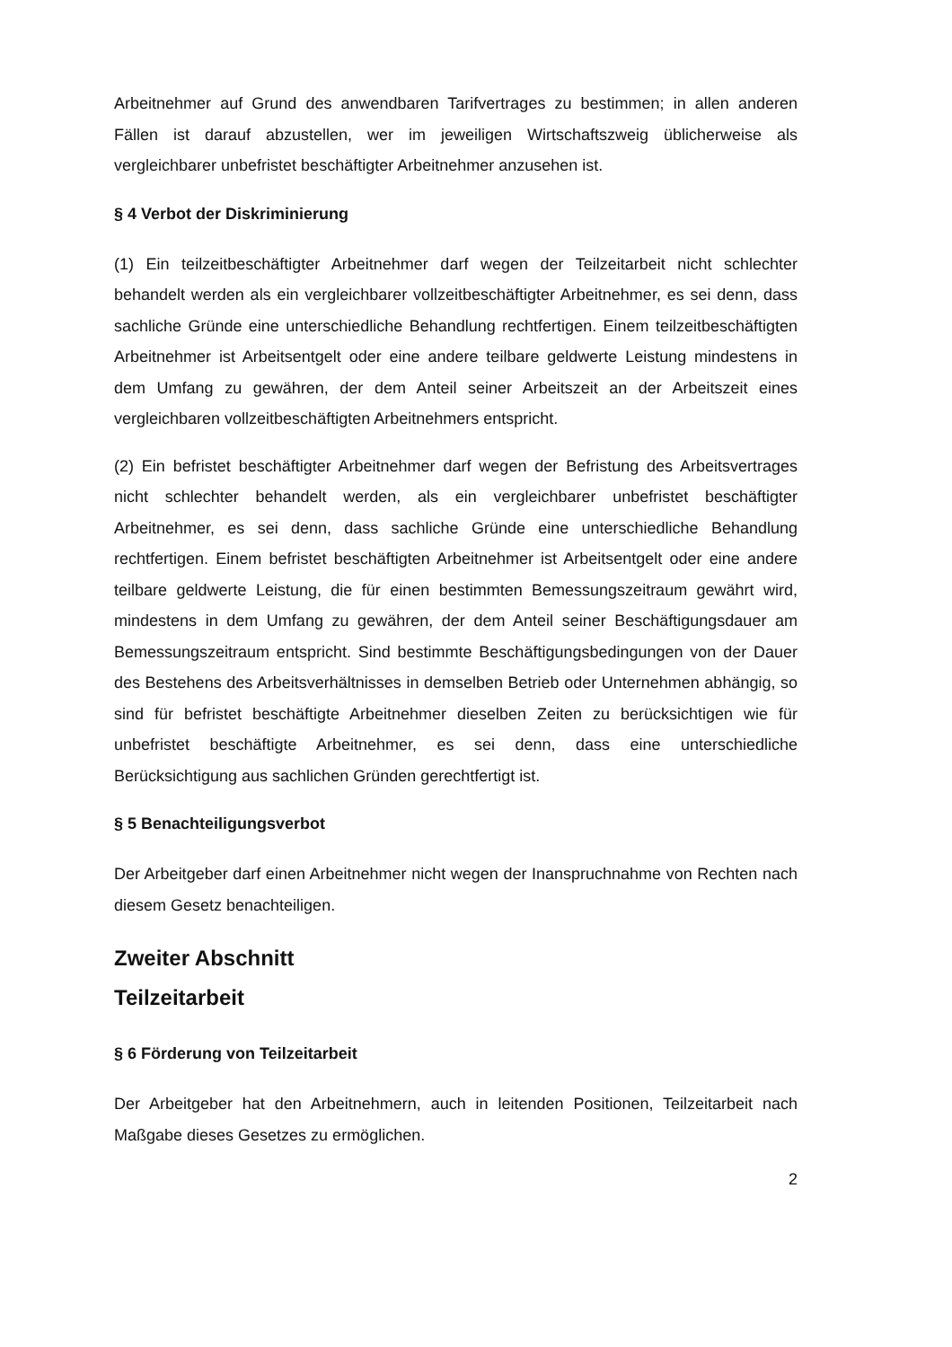Arbeitnehmer auf Grund des anwendbaren Tarifvertrages zu bestimmen; in allen anderen Fällen ist darauf abzustellen, wer im jeweiligen Wirtschaftszweig üblicherweise als vergleichbarer unbefristet beschäftigter Arbeitnehmer anzusehen ist.
§ 4 Verbot der Diskriminierung
(1) Ein teilzeitbeschäftigter Arbeitnehmer darf wegen der Teilzeitarbeit nicht schlechter behandelt werden als ein vergleichbarer vollzeitbeschäftigter Arbeitnehmer, es sei denn, dass sachliche Gründe eine unterschiedliche Behandlung rechtfertigen. Einem teilzeitbeschäftigten Arbeitnehmer ist Arbeitsentgelt oder eine andere teilbare geldwerte Leistung mindestens in dem Umfang zu gewähren, der dem Anteil seiner Arbeitszeit an der Arbeitszeit eines vergleichbaren vollzeitbeschäftigten Arbeitnehmers entspricht.
(2) Ein befristet beschäftigter Arbeitnehmer darf wegen der Befristung des Arbeitsvertrages nicht schlechter behandelt werden, als ein vergleichbarer unbefristet beschäftigter Arbeitnehmer, es sei denn, dass sachliche Gründe eine unterschiedliche Behandlung rechtfertigen. Einem befristet beschäftigten Arbeitnehmer ist Arbeitsentgelt oder eine andere teilbare geldwerte Leistung, die für einen bestimmten Bemessungszeitraum gewährt wird, mindestens in dem Umfang zu gewähren, der dem Anteil seiner Beschäftigungsdauer am Bemessungszeitraum entspricht. Sind bestimmte Beschäftigungsbedingungen von der Dauer des Bestehens des Arbeitsverhältnisses in demselben Betrieb oder Unternehmen abhängig, so sind für befristet beschäftigte Arbeitnehmer dieselben Zeiten zu berücksichtigen wie für unbefristet beschäftigte Arbeitnehmer, es sei denn, dass eine unterschiedliche Berücksichtigung aus sachlichen Gründen gerechtfertigt ist.
§ 5 Benachteiligungsverbot
Der Arbeitgeber darf einen Arbeitnehmer nicht wegen der Inanspruchnahme von Rechten nach diesem Gesetz benachteiligen.
Zweiter Abschnitt
Teilzeitarbeit
§ 6 Förderung von Teilzeitarbeit
Der Arbeitgeber hat den Arbeitnehmern, auch in leitenden Positionen, Teilzeitarbeit nach Maßgabe dieses Gesetzes zu ermöglichen.
2